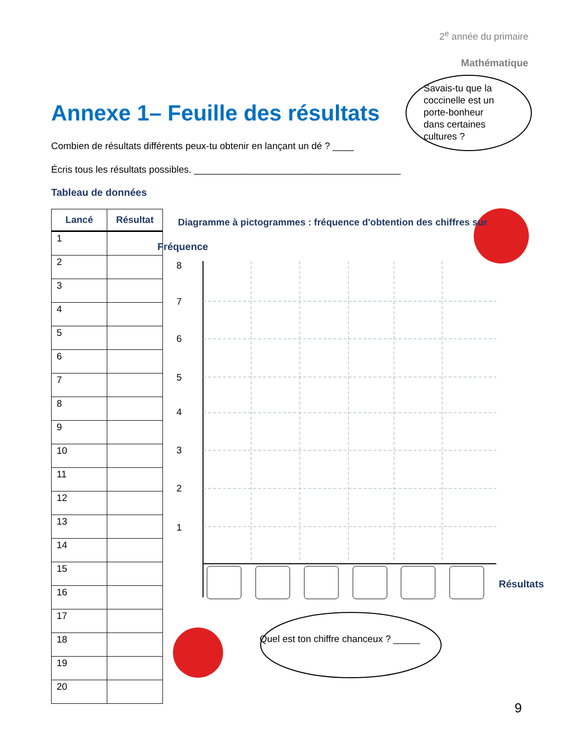2<sup>e</sup> année du primaire
Mathématique
Annexe 1– Feuille des résultats
Combien de résultats différents peux-tu obtenir en lançant un dé ? ____
Écris tous les résultats possibles. _______________________________________
Savais-tu que la coccinelle est un porte-bonheur dans certaines cultures ?
Tableau de données
| Lancé | Résultat |
| --- | --- |
| 1 | |
| 2 | |
| 3 | |
| 4 | |
| 5 | |
| 6 | |
| 7 | |
| 8 | |
| 9 | |
| 10 | |
| 11 | |
| 12 | |
| 13 | |
| 14 | |
| 15 | |
| 16 | |
| 17 | |
| 18 | |
| 19 | |
| 20 | |
Diagramme à pictogrammes : fréquence d'obtention des chiffres sur
Fréquence
8
7
6
5
4
3
2
1
Résultats
Quel est ton chiffre chanceux ? _____
9